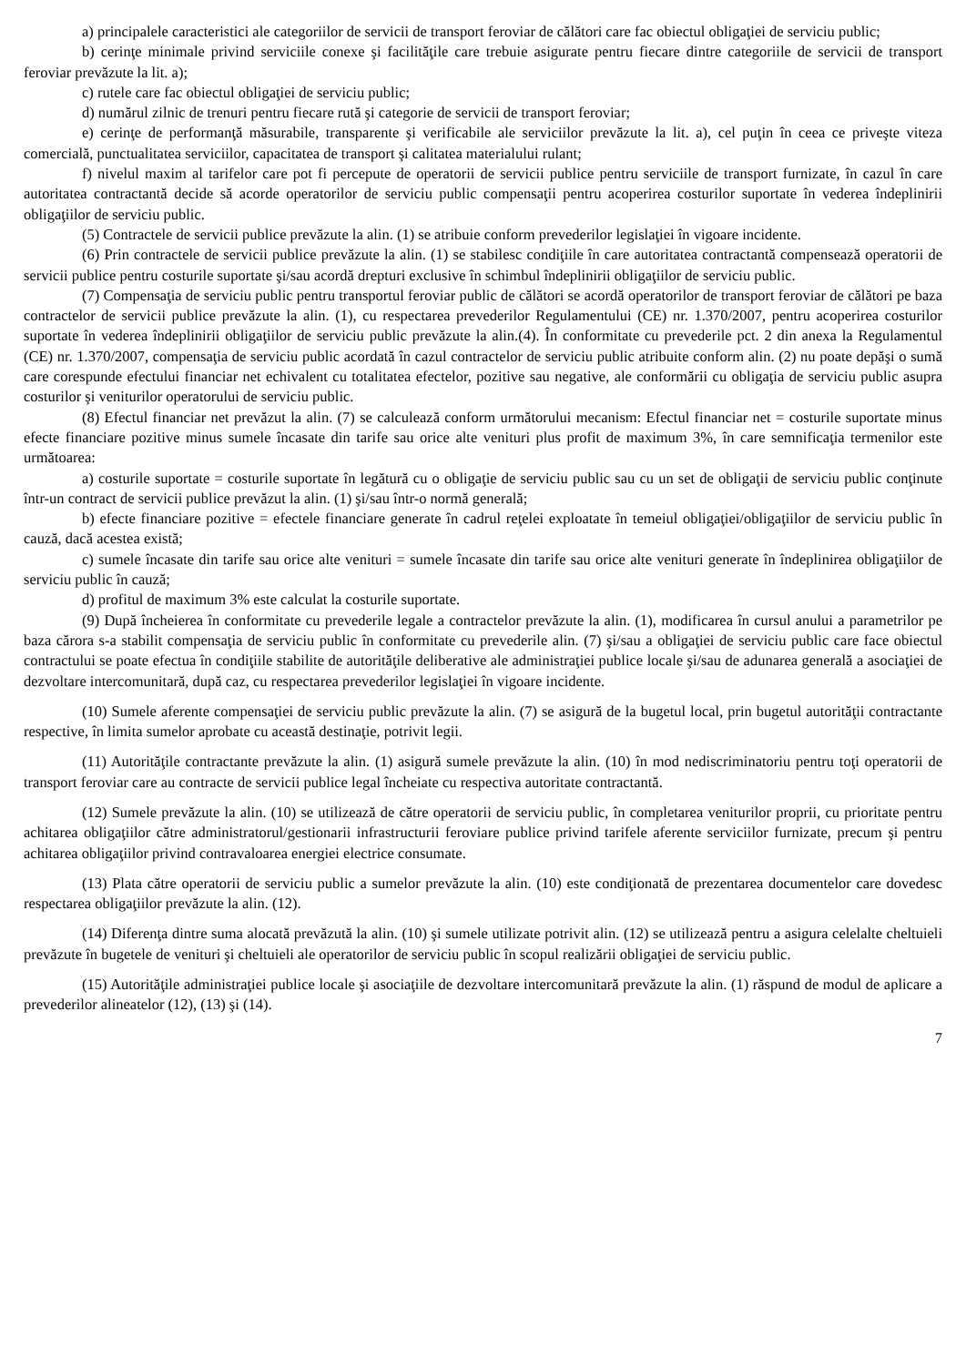a) principalele caracteristici ale categoriilor de servicii de transport feroviar de călători care fac obiectul obligaţiei de serviciu public;
b) cerinţe minimale privind serviciile conexe şi facilităţile care trebuie asigurate pentru fiecare dintre categoriile de servicii de transport feroviar prevăzute la lit. a);
c) rutele care fac obiectul obligaţiei de serviciu public;
d) numărul zilnic de trenuri pentru fiecare rută şi categorie de servicii de transport feroviar;
e) cerinţe de performanţă măsurabile, transparente şi verificabile ale serviciilor prevăzute la lit. a), cel puţin în ceea ce priveşte viteza comercială, punctualitatea serviciilor, capacitatea de transport şi calitatea materialului rulant;
f) nivelul maxim al tarifelor care pot fi percepute de operatorii de servicii publice pentru serviciile de transport furnizate, în cazul în care autoritatea contractantă decide să acorde operatorilor de serviciu public compensaţii pentru acoperirea costurilor suportate în vederea îndeplinirii obligaţiilor de serviciu public.
(5) Contractele de servicii publice prevăzute la alin. (1) se atribuie conform prevederilor legislaţiei în vigoare incidente.
(6) Prin contractele de servicii publice prevăzute la alin. (1) se stabilesc condiţiile în care autoritatea contractantă compensează operatorii de servicii publice pentru costurile suportate şi/sau acordă drepturi exclusive în schimbul îndeplinirii obligaţiilor de serviciu public.
(7) Compensaţia de serviciu public pentru transportul feroviar public de călători se acordă operatorilor de transport feroviar de călători pe baza contractelor de servicii publice prevăzute la alin. (1), cu respectarea prevederilor Regulamentului (CE) nr. 1.370/2007, pentru acoperirea costurilor suportate în vederea îndeplinirii obligaţiilor de serviciu public prevăzute la alin.(4). În conformitate cu prevederile pct. 2 din anexa la Regulamentul (CE) nr. 1.370/2007, compensaţia de serviciu public acordată în cazul contractelor de serviciu public atribuite conform alin. (2) nu poate depăşi o sumă care corespunde efectului financiar net echivalent cu totalitatea efectelor, pozitive sau negative, ale conformării cu obligaţia de serviciu public asupra costurilor şi veniturilor operatorului de serviciu public.
(8) Efectul financiar net prevăzut la alin. (7) se calculează conform următorului mecanism: Efectul financiar net = costurile suportate minus efecte financiare pozitive minus sumele încasate din tarife sau orice alte venituri plus profit de maximum 3%, în care semnificaţia termenilor este următoarea:
a) costurile suportate = costurile suportate în legătură cu o obligaţie de serviciu public sau cu un set de obligaţii de serviciu public conţinute într-un contract de servicii publice prevăzut la alin. (1) şi/sau într-o normă generală;
b) efecte financiare pozitive = efectele financiare generate în cadrul reţelei exploatate în temeiul obligaţiei/obligaţiilor de serviciu public în cauză, dacă acestea există;
c) sumele încasate din tarife sau orice alte venituri = sumele încasate din tarife sau orice alte venituri generate în îndeplinirea obligaţiilor de serviciu public în cauză;
d) profitul de maximum 3% este calculat la costurile suportate.
(9) După încheierea în conformitate cu prevederile legale a contractelor prevăzute la alin. (1), modificarea în cursul anului a parametrilor pe baza cărora s-a stabilit compensaţia de serviciu public în conformitate cu prevederile alin. (7) şi/sau a obligaţiei de serviciu public care face obiectul contractului se poate efectua în condiţiile stabilite de autorităţile deliberative ale administraţiei publice locale şi/sau de adunarea generală a asociaţiei de dezvoltare intercomunitară, după caz, cu respectarea prevederilor legislaţiei în vigoare incidente.
(10) Sumele aferente compensaţiei de serviciu public prevăzute la alin. (7) se asigură de la bugetul local, prin bugetul autorităţii contractante respective, în limita sumelor aprobate cu această destinaţie, potrivit legii.
(11) Autorităţile contractante prevăzute la alin. (1) asigură sumele prevăzute la alin. (10) în mod nediscriminatoriu pentru toţi operatorii de transport feroviar care au contracte de servicii publice legal încheiate cu respectiva autoritate contractantă.
(12) Sumele prevăzute la alin. (10) se utilizează de către operatorii de serviciu public, în completarea veniturilor proprii, cu prioritate pentru achitarea obligaţiilor către administratorul/gestionarii infrastructurii feroviare publice privind tarifele aferente serviciilor furnizate, precum şi pentru achitarea obligaţiilor privind contravaloarea energiei electrice consumate.
(13) Plata către operatorii de serviciu public a sumelor prevăzute la alin. (10) este condiţionată de prezentarea documentelor care dovedesc respectarea obligaţiilor prevăzute la alin. (12).
(14) Diferenţa dintre suma alocată prevăzută la alin. (10) şi sumele utilizate potrivit alin. (12) se utilizează pentru a asigura celelalte cheltuieli prevăzute în bugetele de venituri şi cheltuieli ale operatorilor de serviciu public în scopul realizării obligaţiei de serviciu public.
(15) Autorităţile administraţiei publice locale şi asociaţiile de dezvoltare intercomunitară prevăzute la alin. (1) răspund de modul de aplicare a prevederilor alineatelor (12), (13) şi (14).
7